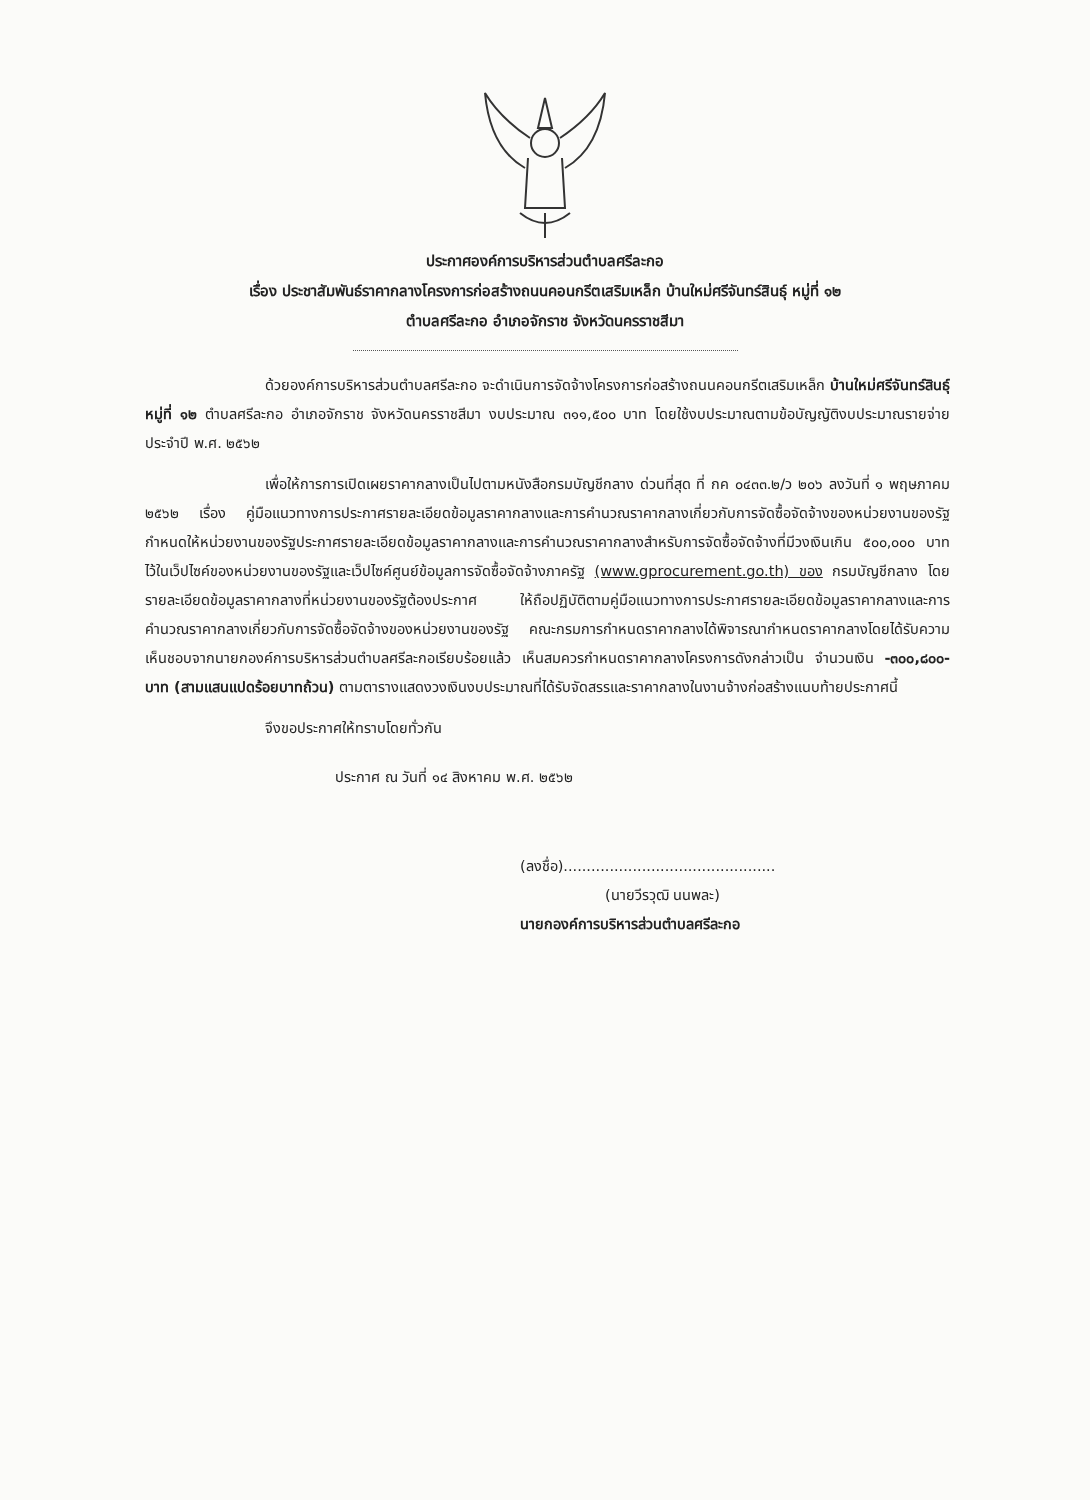ประกาศองค์การบริหารส่วนตำบลศรีละกอ
เรื่อง ประชาสัมพันธ์ราคากลางโครงการก่อสร้างถนนคอนกรีตเสริมเหล็ก บ้านใหม่ศรีจันทร์สินธุ์ หมู่ที่ ๑๒
ตำบลศรีละกอ อำเภอจักราช จังหวัดนครราชสีมา
ด้วยองค์การบริหารส่วนตำบลศรีละกอ จะดำเนินการจัดจ้างโครงการก่อสร้างถนนคอนกรีตเสริมเหล็ก บ้านใหม่ศรีจันทร์สินธุ์ หมู่ที่ ๑๒ ตำบลศรีละกอ อำเภอจักราช จังหวัดนครราชสีมา งบประมาณ ๓๑๑,๕๐๐ บาท โดยใช้งบประมาณตามข้อบัญญัติงบประมาณรายจ่ายประจำปี พ.ศ. ๒๕๖๒
เพื่อให้การการเปิดเผยราคากลางเป็นไปตามหนังสือกรมบัญชีกลาง ด่วนที่สุด ที่ กค ๐๔๓๓.๒/ว ๒๐๖ ลงวันที่ ๑ พฤษภาคม ๒๕๖๒ เรื่อง คู่มือแนวทางการประกาศรายละเอียดข้อมูลราคากลางและการคำนวณราคากลางเกี่ยวกับการจัดซื้อจัดจ้างของหน่วยงานของรัฐ กำหนดให้หน่วยงานของรัฐประกาศรายละเอียดข้อมูลราคากลางและการคำนวณราคากลางสำหรับการจัดซื้อจัดจ้างที่มีวงเงินเกิน ๕๐๐,๐๐๐ บาท ไว้ในเว็ปไซค์ของหน่วยงานของรัฐและเว็ปไซค์ศูนย์ข้อมูลการจัดซื้อจัดจ้างภาครัฐ (www.gprocurement.go.th) ของ กรมบัญชีกลาง โดยรายละเอียดข้อมูลราคากลางที่หน่วยงานของรัฐต้องประกาศ ให้ถือปฏิบัติตามคู่มือแนวทางการประกาศรายละเอียดข้อมูลราคากลางและการคำนวณราคากลางเกี่ยวกับการจัดซื้อจัดจ้างของหน่วยงานของรัฐ คณะกรมการกำหนดราคากลางได้พิจารณากำหนดราคากลางโดยได้รับความเห็นชอบจากนายกองค์การบริหารส่วนตำบลศรีละกอเรียบร้อยแล้ว เห็นสมควรกำหนดราคากลางโครงการดังกล่าวเป็น จำนวนเงิน -๓๐๐,๘๐๐- บาท (สามแสนแปดร้อยบาทถ้วน) ตามตารางแสดงวงเงินงบประมาณที่ได้รับจัดสรรและราคากลางในงานจ้างก่อสร้างแนบท้ายประกาศนี้
จึงขอประกาศให้ทราบโดยทั่วกัน
ประกาศ ณ วันที่ ๑๔ สิงหาคม พ.ศ. ๒๕๖๒
(ลงชื่อ)..............................................
(นายวีรวุฒิ นนพละ)
นายกองค์การบริหารส่วนตำบลศรีละกอ